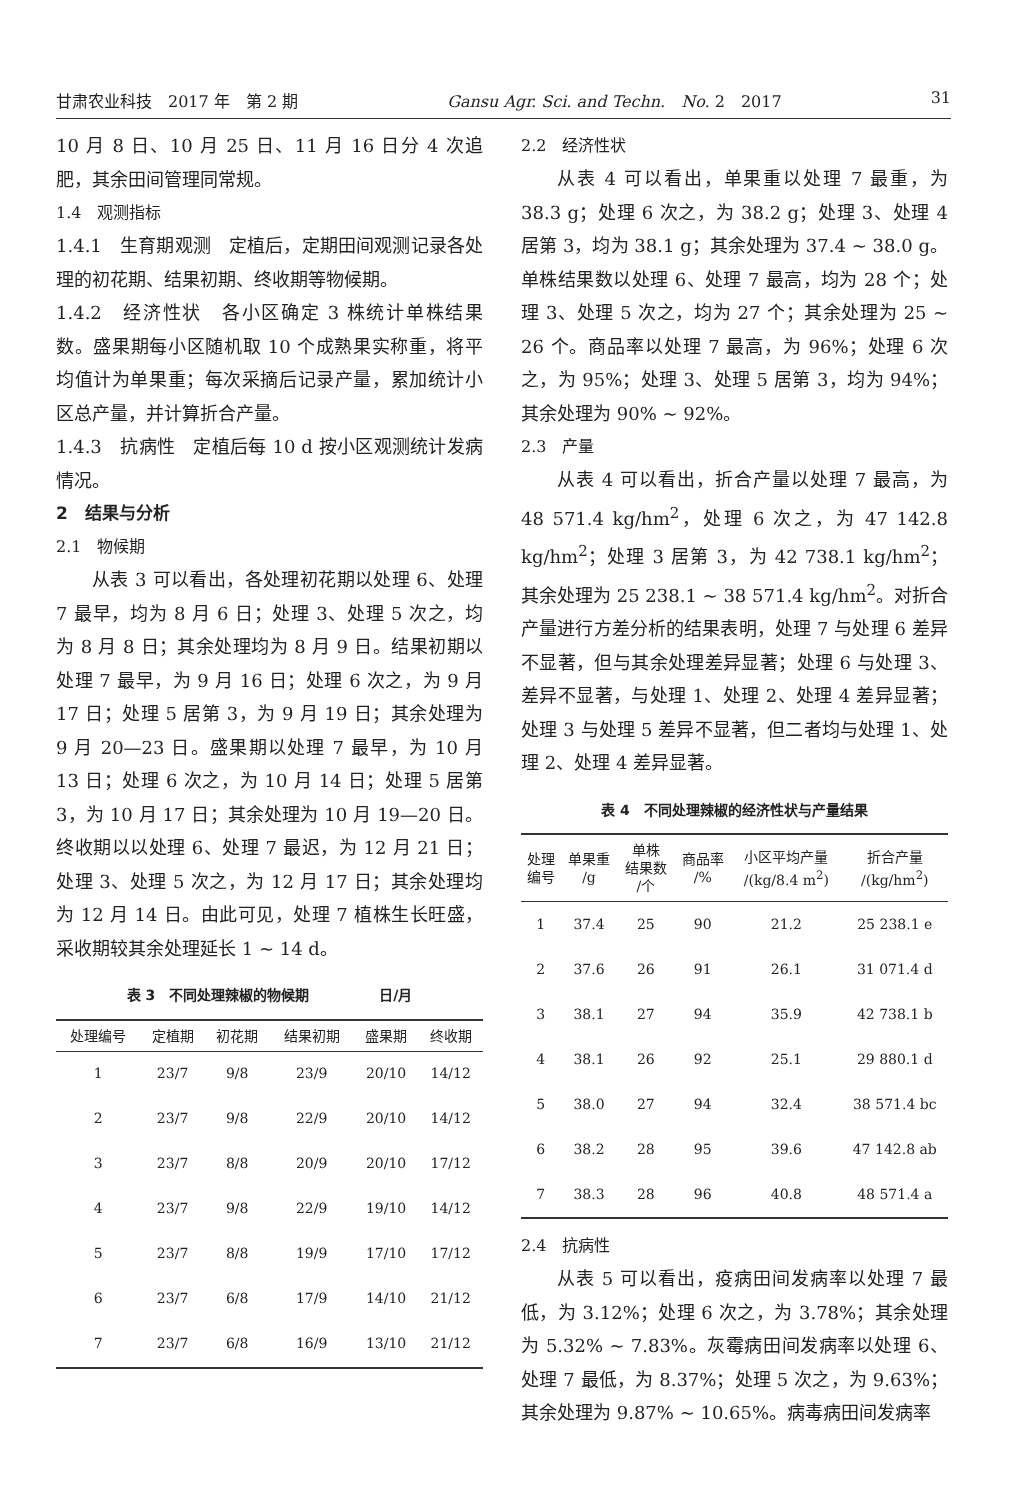甘肃农业科技　2017 年　第 2 期 Gansu Agr. Sci. and Techn.　No. 2　2017 31
10 月 8 日、10 月 25 日、11 月 16 日分 4 次追肥，其余田间管理同常规。
1.4　观测指标
1.4.1　生育期观测　定植后，定期田间观测记录各处理的初花期、结果初期、终收期等物候期。
1.4.2　经济性状　各小区确定 3 株统计单株结果数。盛果期每小区随机取 10 个成熟果实称重，将平均值计为单果重；每次采摘后记录产量，累加统计小区总产量，并计算折合产量。
1.4.3　抗病性　定植后每 10 d 按小区观测统计发病情况。
2　结果与分析
2.1　物候期
从表 3 可以看出，各处理初花期以处理 6、处理 7 最早，均为 8 月 6 日；处理 3、处理 5 次之，均为 8 月 8 日；其余处理均为 8 月 9 日。结果初期以处理 7 最早，为 9 月 16 日；处理 6 次之，为 9 月 17 日；处理 5 居第 3，为 9 月 19 日；其余处理为 9 月 20—23 日。盛果期以处理 7 最早，为 10 月 13 日；处理 6 次之，为 10 月 14 日；处理 5 居第 3，为 10 月 17 日；其余处理为 10 月 19—20 日。终收期以以处理 6、处理 7 最迟，为 12 月 21 日；处理 3、处理 5 次之，为 12 月 17 日；其余处理均为 12 月 14 日。由此可见，处理 7 植株生长旺盛，采收期较其余处理延长 1 ~ 14 d。
表 3　不同处理辣椒的物候期　　　　　日/月
| 处理编号 | 定植期 | 初花期 | 结果初期 | 盛果期 | 终收期 |
| --- | --- | --- | --- | --- | --- |
| 1 | 23/7 | 9/8 | 23/9 | 20/10 | 14/12 |
| 2 | 23/7 | 9/8 | 22/9 | 20/10 | 14/12 |
| 3 | 23/7 | 8/8 | 20/9 | 20/10 | 17/12 |
| 4 | 23/7 | 9/8 | 22/9 | 19/10 | 14/12 |
| 5 | 23/7 | 8/8 | 19/9 | 17/10 | 17/12 |
| 6 | 23/7 | 6/8 | 17/9 | 14/10 | 21/12 |
| 7 | 23/7 | 6/8 | 16/9 | 13/10 | 21/12 |
2.2　经济性状
从表 4 可以看出，单果重以处理 7 最重，为 38.3 g；处理 6 次之，为 38.2 g；处理 3、处理 4 居第 3，均为 38.1 g；其余处理为 37.4 ~ 38.0 g。单株结果数以处理 6、处理 7 最高，均为 28 个；处理 3、处理 5 次之，均为 27 个；其余处理为 25 ~ 26 个。商品率以处理 7 最高，为 96%；处理 6 次之，为 95%；处理 3、处理 5 居第 3，均为 94%；其余处理为 90% ~ 92%。
2.3　产量
从表 4 可以看出，折合产量以处理 7 最高，为 48 571.4 kg/hm<sup>2</sup>，处理 6 次之，为 47 142.8 kg/hm<sup>2</sup>；处理 3 居第 3，为 42 738.1 kg/hm<sup>2</sup>；其余处理为 25 238.1 ~ 38 571.4 kg/hm<sup>2</sup>。对折合产量进行方差分析的结果表明，处理 7 与处理 6 差异不显著，但与其余处理差异显著；处理 6 与处理 3、差异不显著，与处理 1、处理 2、处理 4 差异显著；处理 3 与处理 5 差异不显著，但二者均与处理 1、处理 2、处理 4 差异显著。
表 4　不同处理辣椒的经济性状与产量结果
| 处理 编号 | 单果重 /g | 单株 结果数 /个 | 商品率 /% | 小区平均产量 /(kg/8.4 m<sup>2</sup>) | 折合产量 /(kg/hm<sup>2</sup>) |
| --- | --- | --- | --- | --- | --- |
| 1 | 37.4 | 25 | 90 | 21.2 | 25 238.1 e |
| 2 | 37.6 | 26 | 91 | 26.1 | 31 071.4 d |
| 3 | 38.1 | 27 | 94 | 35.9 | 42 738.1 b |
| 4 | 38.1 | 26 | 92 | 25.1 | 29 880.1 d |
| 5 | 38.0 | 27 | 94 | 32.4 | 38 571.4 bc |
| 6 | 38.2 | 28 | 95 | 39.6 | 47 142.8 ab |
| 7 | 38.3 | 28 | 96 | 40.8 | 48 571.4 a |
2.4　抗病性
从表 5 可以看出，疫病田间发病率以处理 7 最低，为 3.12%；处理 6 次之，为 3.78%；其余处理为 5.32% ~ 7.83%。灰霉病田间发病率以处理 6、处理 7 最低，为 8.37%；处理 5 次之，为 9.63%；其余处理为 9.87% ~ 10.65%。病毒病田间发病率